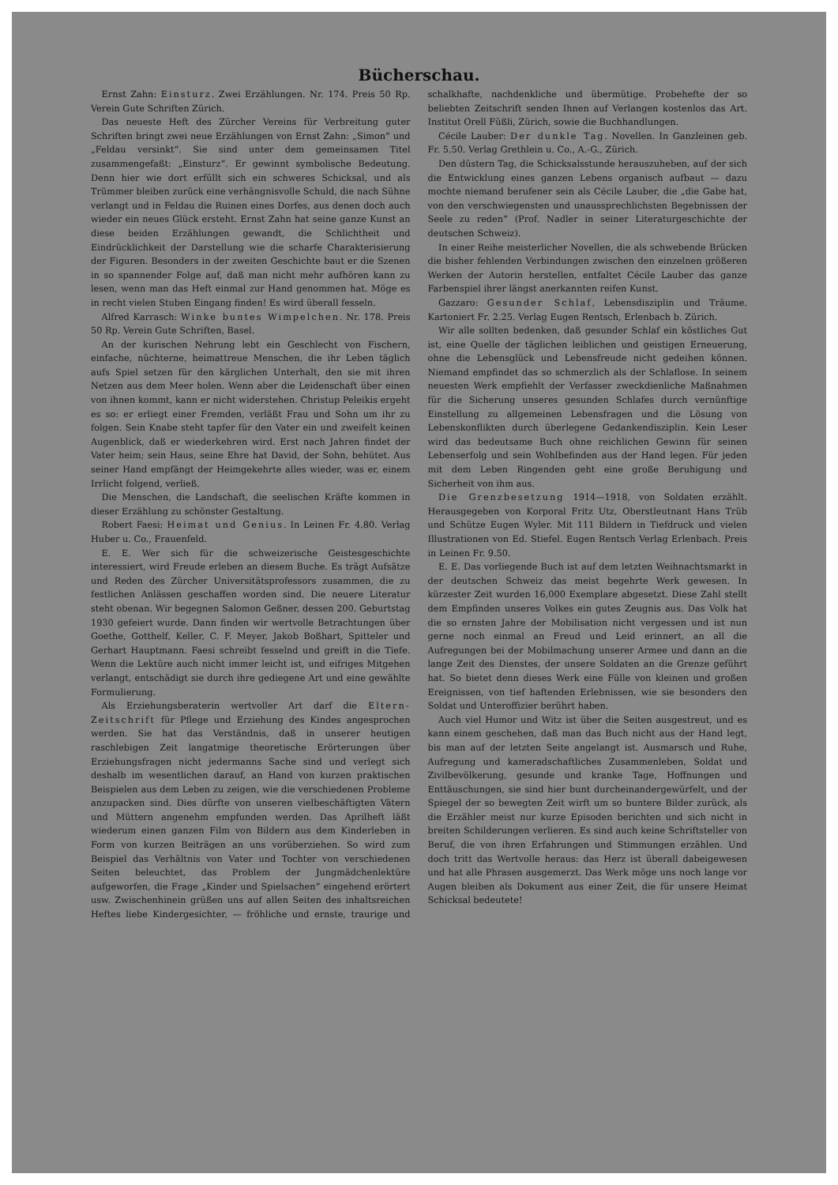Bücherschau.
Ernst Zahn: Einsturz. Zwei Erzählungen. Nr. 174. Preis 50 Rp. Verein Gute Schriften Zürich.
Das neueste Heft des Zürcher Vereins für Verbreitung guter Schriften bringt zwei neue Erzählungen von Ernst Zahn: „Simon“ und „Feldau versinkt“. Sie sind unter dem gemeinsamen Titel zusammengefaßt: „Einsturz“. Er gewinnt symbolische Bedeutung. Denn hier wie dort erfüllt sich ein schweres Schicksal, und als Trümmer bleiben zurück eine verhängnisvolle Schuld, die nach Sühne verlangt und in Feldau die Ruinen eines Dorfes, aus denen doch auch wieder ein neues Glück ersteht. Ernst Zahn hat seine ganze Kunst an diese beiden Erzählungen gewandt, die Schlichtheit und Eindrücklichkeit der Darstellung wie die scharfe Charakterisierung der Figuren. Besonders in der zweiten Geschichte baut er die Szenen in so spannender Folge auf, daß man nicht mehr aufhören kann zu lesen, wenn man das Heft einmal zur Hand genommen hat. Möge es in recht vielen Stuben Eingang finden! Es wird überall fesseln.
Alfred Karrasch: Winke buntes Wimpelchen. Nr. 178. Preis 50 Rp. Verein Gute Schriften, Basel.
An der kurischen Nehrung lebt ein Geschlecht von Fischern, einfache, nüchterne, heimattreue Menschen, die ihr Leben täglich aufs Spiel setzen für den kärglichen Unterhalt, den sie mit ihren Netzen aus dem Meer holen. Wenn aber die Leidenschaft über einen von ihnen kommt, kann er nicht widerstehen. Christup Peleikis ergeht es so: er erliegt einer Fremden, verläßt Frau und Sohn um ihr zu folgen. Sein Knabe steht tapfer für den Vater ein und zweifelt keinen Augenblick, daß er wiederkehren wird. Erst nach Jahren findet der Vater heim; sein Haus, seine Ehre hat David, der Sohn, behütet. Aus seiner Hand empfängt der Heimgekehrte alles wieder, was er, einem Irrlicht folgend, verließ.
Die Menschen, die Landschaft, die seelischen Kräfte kommen in dieser Erzählung zu schönster Gestaltung.
Robert Faesi: Heimat und Genius. In Leinen Fr. 4.80. Verlag Huber u. Co., Frauenfeld.
E. E. Wer sich für die schweizerische Geistesgeschichte interessiert, wird Freude erleben an diesem Buche. Es trägt Aufsätze und Reden des Zürcher Universitätsprofessors zusammen, die zu festlichen Anlässen geschaffen worden sind. Die neuere Literatur steht obenan. Wir begegnen Salomon Geßner, dessen 200. Geburtstag 1930 gefeiert wurde. Dann finden wir wertvolle Betrachtungen über Goethe, Gotthelf, Keller, C. F. Meyer, Jakob Boßhart, Spitteler und Gerhart Hauptmann. Faesi schreibt fesselnd und greift in die Tiefe. Wenn die Lektüre auch nicht immer leicht ist, und eifriges Mitgehen verlangt, entschädigt sie durch ihre gediegene Art und eine gewählte Formulierung.
Als Erziehungsberaterin wertvoller Art darf die Eltern-Zeitschrift für Pflege und Erziehung des Kindes angesprochen werden. Sie hat das Verständnis, daß in unserer heutigen raschlebigen Zeit langatmige theoretische Erörterungen über Erziehungsfragen nicht jedermanns Sache sind und verlegt sich deshalb im wesentlichen darauf, an Hand von kurzen praktischen Beispielen aus dem Leben zu zeigen, wie die verschiedenen Probleme anzupacken sind. Dies dürfte von unseren vielbeschäftigten Vätern und Müttern angenehm empfunden werden. Das Aprilheft läßt wiederum einen ganzen Film von Bildern aus dem Kinderleben in Form von kurzen Beiträgen an uns vorüberziehen. So wird zum Beispiel das Verhältnis von Vater und Tochter von verschiedenen Seiten beleuchtet, das Problem der Jungmädchenlektüre aufgeworfen, die Frage „Kinder und Spielsachen“ eingehend erörtert usw. Zwischenhinein grüßen uns auf allen Seiten des inhaltsreichen Heftes liebe Kindergesichter, — fröhliche und ernste, traurige und schalkhafte, nachdenkliche und übermütige. Probehefte der so beliebten Zeitschrift senden Ihnen auf Verlangen kostenlos das Art. Institut Orell Füßli, Zürich, sowie die Buchhandlungen.
Cécile Lauber: Der dunkle Tag. Novellen. In Ganzleinen geb. Fr. 5.50. Verlag Grethlein u. Co., A.-G., Zürich.
Den düstern Tag, die Schicksalsstunde herauszuheben, auf der sich die Entwicklung eines ganzen Lebens organisch aufbaut — dazu mochte niemand berufener sein als Cécile Lauber, die „die Gabe hat, von den verschwiegensten und unaussprechlichsten Begebnissen der Seele zu reden“ (Prof. Nadler in seiner Literaturgeschichte der deutschen Schweiz).
In einer Reihe meisterlicher Novellen, die als schwebende Brücken die bisher fehlenden Verbindungen zwischen den einzelnen größeren Werken der Autorin herstellen, entfaltet Cécile Lauber das ganze Farbenspiel ihrer längst anerkannten reifen Kunst.
Gazzaro: Gesunder Schlaf, Lebensdisziplin und Träume. Kartoniert Fr. 2.25. Verlag Eugen Rentsch, Erlenbach b. Zürich.
Wir alle sollten bedenken, daß gesunder Schlaf ein köstliches Gut ist, eine Quelle der täglichen leiblichen und geistigen Erneuerung, ohne die Lebensglück und Lebensfreude nicht gedeihen können. Niemand empfindet das so schmerzlich als der Schlaflose. In seinem neuesten Werk empfiehlt der Verfasser zweckdienliche Maßnahmen für die Sicherung unseres gesunden Schlafes durch vernünftige Einstellung zu allgemeinen Lebensfragen und die Lösung von Lebenskonflikten durch überlegene Gedankendisziplin. Kein Leser wird das bedeutsame Buch ohne reichlichen Gewinn für seinen Lebenserfolg und sein Wohlbefinden aus der Hand legen. Für jeden mit dem Leben Ringenden geht eine große Beruhigung und Sicherheit von ihm aus.
Die Grenzbesetzung 1914—1918, von Soldaten erzählt. Herausgegeben von Korporal Fritz Utz, Oberstleutnant Hans Trüb und Schütze Eugen Wyler. Mit 111 Bildern in Tiefdruck und vielen Illustrationen von Ed. Stiefel. Eugen Rentsch Verlag Erlenbach. Preis in Leinen Fr. 9.50.
E. E. Das vorliegende Buch ist auf dem letzten Weihnachtsmarkt in der deutschen Schweiz das meist begehrte Werk gewesen. In kürzester Zeit wurden 16,000 Exemplare abgesetzt. Diese Zahl stellt dem Empfinden unseres Volkes ein gutes Zeugnis aus. Das Volk hat die so ernsten Jahre der Mobilisation nicht vergessen und ist nun gerne noch einmal an Freud und Leid erinnert, an all die Aufregungen bei der Mobilmachung unserer Armee und dann an die lange Zeit des Dienstes, der unsere Soldaten an die Grenze geführt hat. So bietet denn dieses Werk eine Fülle von kleinen und großen Ereignissen, von tief haftenden Erlebnissen, wie sie besonders den Soldat und Unteroffizier berührt haben.
Auch viel Humor und Witz ist über die Seiten ausgestreut, und es kann einem geschehen, daß man das Buch nicht aus der Hand legt, bis man auf der letzten Seite angelangt ist. Ausmarsch und Ruhe, Aufregung und kameradschaftliches Zusammenleben, Soldat und Zivilbevölkerung, gesunde und kranke Tage, Hoffnungen und Enttäuschungen, sie sind hier bunt durcheinandergewürfelt, und der Spiegel der so bewegten Zeit wirft um so buntere Bilder zurück, als die Erzähler meist nur kurze Episoden berichten und sich nicht in breiten Schilderungen verlieren. Es sind auch keine Schriftsteller von Beruf, die von ihren Erfahrungen und Stimmungen erzählen. Und doch tritt das Wertvolle heraus: das Herz ist überall dabeigewesen und hat alle Phrasen ausgemerzt. Das Werk möge uns noch lange vor Augen bleiben als Dokument aus einer Zeit, die für unsere Heimat Schicksal bedeutete!